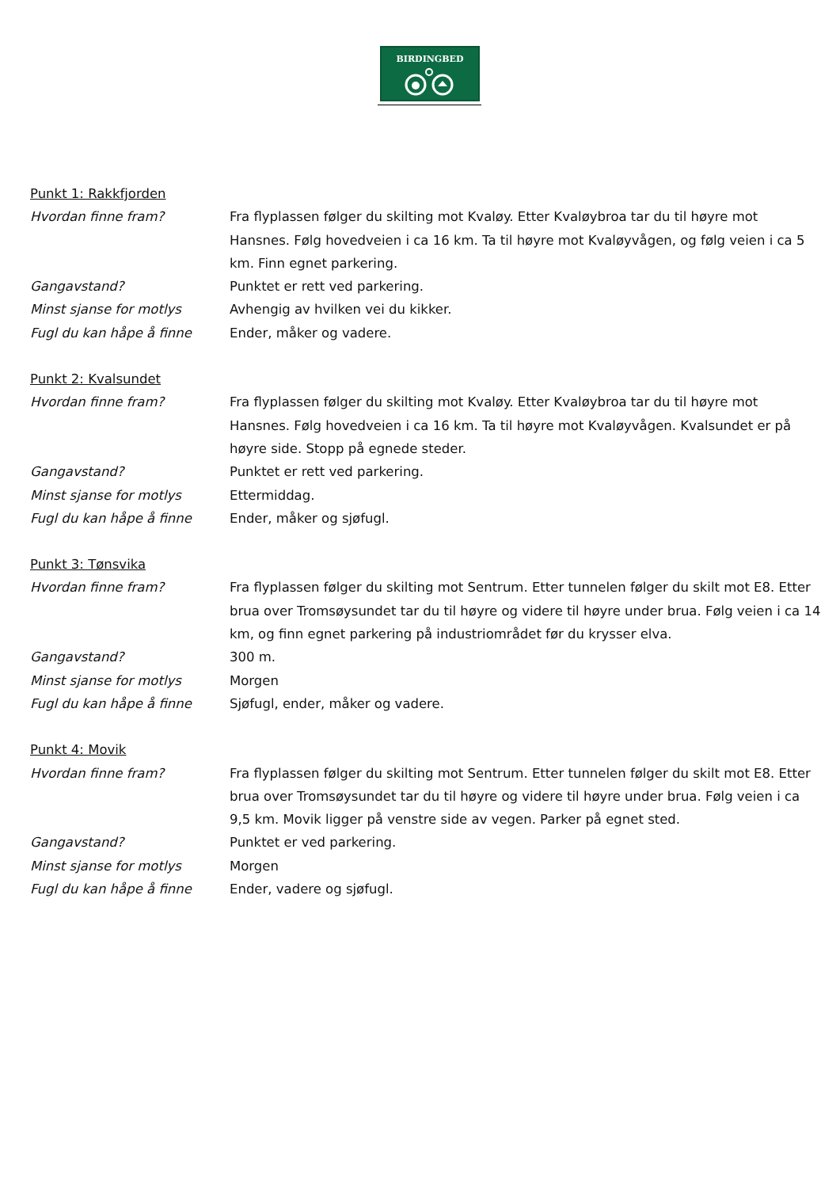BIRDINGBED
Punkt 1: Rakkfjorden
Hvordan finne fram? Fra flyplassen følger du skilting mot Kvaløy. Etter Kvaløybroa tar du til høyre mot Hansnes. Følg hovedveien i ca 16 km. Ta til høyre mot Kvaløyvågen, og følg veien i ca 5 km. Finn egnet parkering.
Gangavstand? Punktet er rett ved parkering.
Minst sjanse for motlys Avhengig av hvilken vei du kikker.
Fugl du kan håpe å finne Ender, måker og vadere.
Punkt 2: Kvalsundet
Hvordan finne fram? Fra flyplassen følger du skilting mot Kvaløy. Etter Kvaløybroa tar du til høyre mot Hansnes. Følg hovedveien i ca 16 km. Ta til høyre mot Kvaløyvågen. Kvalsundet er på høyre side. Stopp på egnede steder.
Gangavstand? Punktet er rett ved parkering.
Minst sjanse for motlys Ettermiddag.
Fugl du kan håpe å finne Ender, måker og sjøfugl.
Punkt 3: Tønsvika
Hvordan finne fram? Fra flyplassen følger du skilting mot Sentrum. Etter tunnelen følger du skilt mot E8. Etter brua over Tromsøysundet tar du til høyre og videre til høyre under brua. Følg veien i ca 14 km, og finn egnet parkering på industriområdet før du krysser elva.
Gangavstand? 300 m.
Minst sjanse for motlys Morgen
Fugl du kan håpe å finne Sjøfugl, ender, måker og vadere.
Punkt 4: Movik
Hvordan finne fram? Fra flyplassen følger du skilting mot Sentrum. Etter tunnelen følger du skilt mot E8. Etter brua over Tromsøysundet tar du til høyre og videre til høyre under brua. Følg veien i ca 9,5 km. Movik ligger på venstre side av vegen. Parker på egnet sted.
Gangavstand? Punktet er ved parkering.
Minst sjanse for motlys Morgen
Fugl du kan håpe å finne Ender, vadere og sjøfugl.